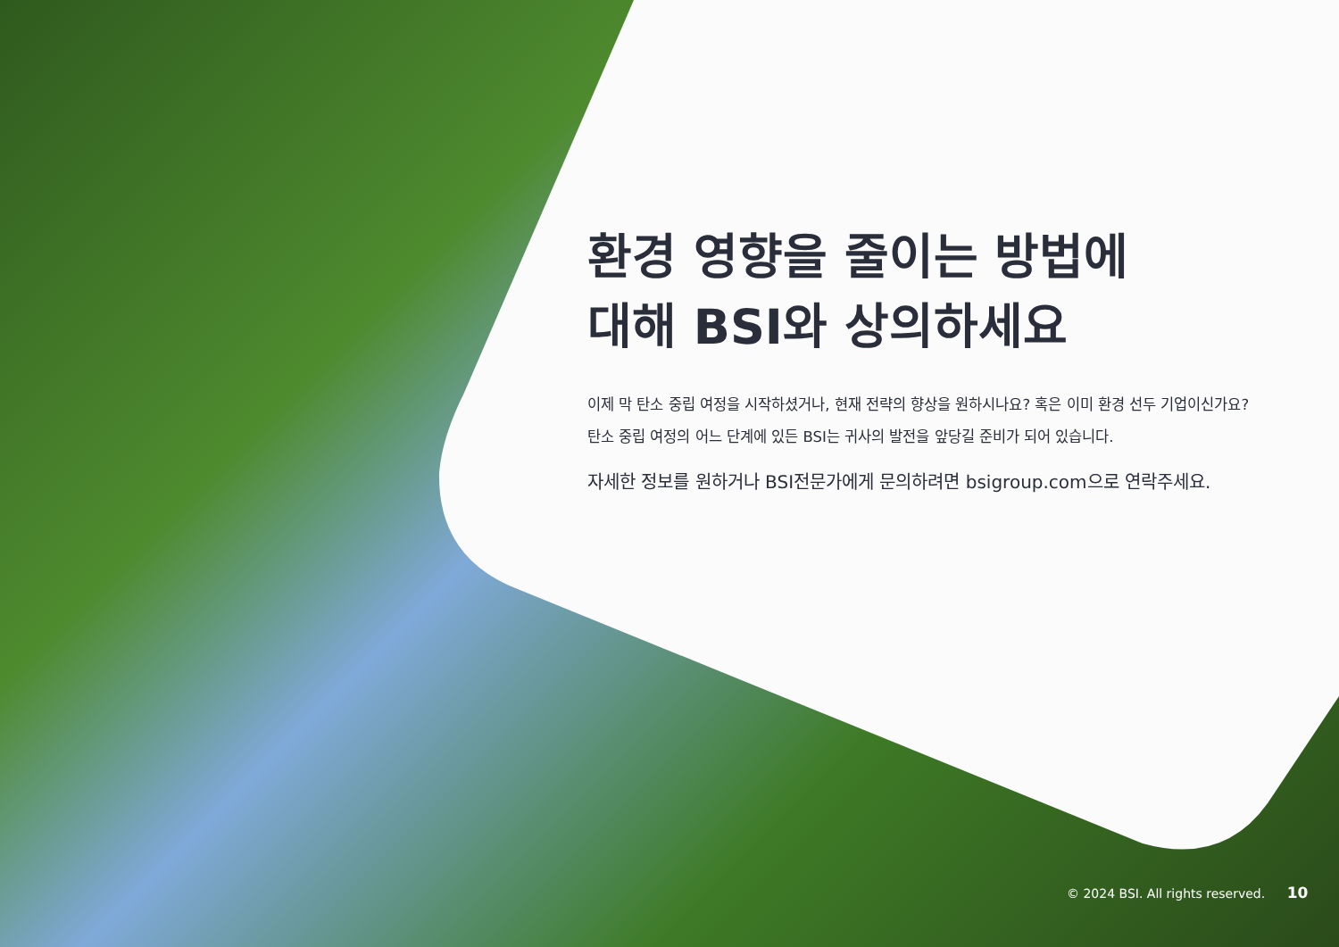환경 영향을 줄이는 방법에
대해 BSI와 상의하세요
이제 막 탄소 중립 여정을 시작하셨거나, 현재 전략의 향상을 원하시나요? 혹은 이미 환경 선두 기업이신가요? 탄소 중립 여정의 어느 단계에 있든 BSI는 귀사의 발전을 앞당길 준비가 되어 있습니다.
자세한 정보를 원하거나 BSI전문가에게 문의하려면 bsigroup.com으로 연락주세요.
© 2024 BSI. All rights reserved. 10